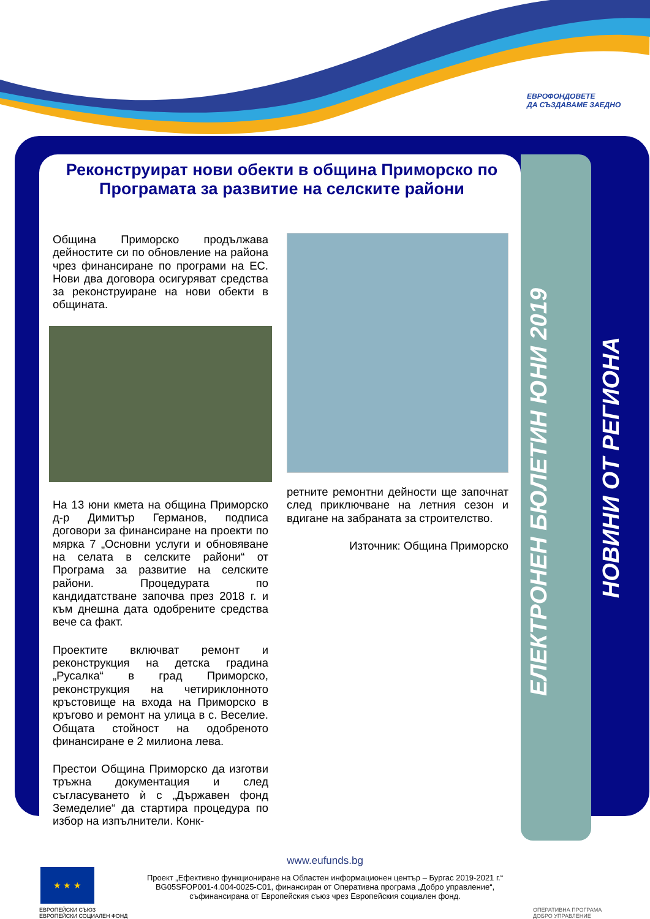ЕВРОФОНДОВЕТЕ
ДА СЪЗДАВАМЕ ЗАЕДНО
Реконструират нови обекти в община Приморско по Програмата за развитие на селските райони
Община Приморско продължава дейностите си по обновление на района чрез финансиране по програми на ЕС. Нови два договора осигуряват средства за реконструиране на нови обекти в общината.
На 13 юни кмета на община Приморско д-р Димитър Германов, подписа договори за финансиране на проекти по мярка 7 „Основни услуги и обновяване на селата в селските райони“ от Програма за развитие на селските райони. Процедурата по кандидатстване започва през 2018 г. и към днешна дата одобрените средства вече са факт.
Проектите включват ремонт и реконструкция на детска градина „Русалка“ в град Приморско, реконструкция на четириклонното кръстовище на входа на Приморско в кръгово и ремонт на улица в с. Веселие. Общата стойност на одобреното финансиране е 2 милиона лева.
Престои Община Приморско да изготви тръжна документация и след съгласуването ѝ с „Държавен фонд Земеделие“ да стартира процедура по избор на изпълнители. Конк-
ретните ремонтни дейности ще започнат след приключване на летния сезон и вдигане на забраната за строителство.
Източник: Община Приморско
ЕЛЕКТРОНЕН БЮЛЕТИН ЮНИ 2019
НОВИНИ ОТ РЕГИОНА
www.eufunds.bg
Проект „Ефективно функциониране на Областен информационен център – Бургас 2019-2021 г.“
BG05SFOP001-4.004-0025-C01, финансиран от Оперативна програма „Добро управление“,
съфинансирана от Европейския съюз чрез Европейския социален фонд.
★ ★ ★
ЕВРОПЕЙСКИ СЪЮЗ
ЕВРОПЕЙСКИ СОЦИАЛЕН ФОНД
ОПЕРАТИВНА ПРОГРАМА
ДОБРО УПРАВЛЕНИЕ